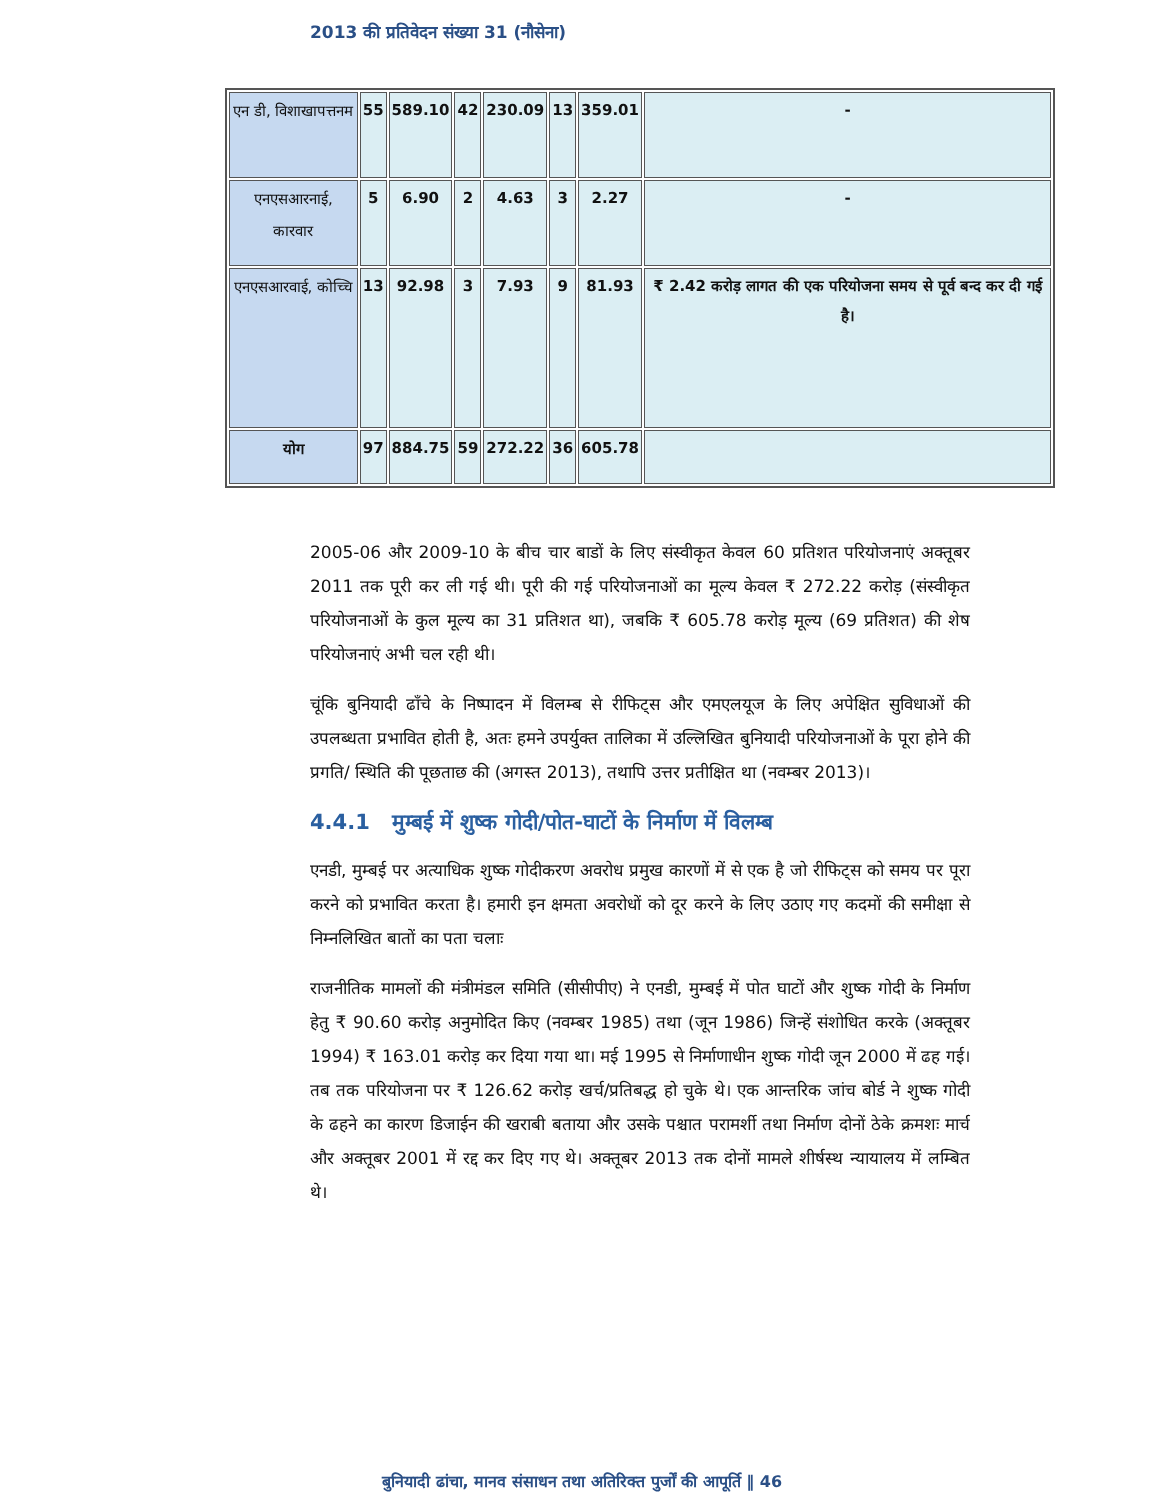2013 की प्रतिवेदन संख्या 31 (नौसेना)
| एन डी, विशाखापत्तनम | 55 | 589.10 | 42 | 230.09 | 13 | 359.01 | - |
| एनएसआरनाई, कारवार | 5 | 6.90 | 2 | 4.63 | 3 | 2.27 | - |
| एनएसआरवाई, कोच्चि | 13 | 92.98 | 3 | 7.93 | 9 | 81.93 | ₹ 2.42 करोड़ लागत की एक परियोजना समय से पूर्व बन्द कर दी गई है। |
| योग | 97 | 884.75 | 59 | 272.22 | 36 | 605.78 | |
2005-06 और 2009-10 के बीच चार बाडों के लिए संस्वीकृत केवल 60 प्रतिशत परियोजनाएं अक्तूबर 2011 तक पूरी कर ली गई थी। पूरी की गई परियोजनाओं का मूल्य केवल ₹ 272.22 करोड़ (संस्वीकृत परियोजनाओं के कुल मूल्य का 31 प्रतिशत था), जबकि ₹ 605.78 करोड़ मूल्य (69 प्रतिशत) की शेष परियोजनाएं अभी चल रही थी।
चूंकि बुनियादी ढाँचे के निष्पादन में विलम्ब से रीफिट्स और एमएलयूज के लिए अपेक्षित सुविधाओं की उपलब्धता प्रभावित होती है, अतः हमने उपर्युक्त तालिका में उल्लिखित बुनियादी परियोजनाओं के पूरा होने की प्रगति/ स्थिति की पूछताछ की (अगस्त 2013), तथापि उत्तर प्रतीक्षित था (नवम्बर 2013)।
4.4.1 मुम्बई में शुष्क गोदी/पोत-घाटों के निर्माण में विलम्ब
एनडी, मुम्बई पर अत्याधिक शुष्क गोदीकरण अवरोध प्रमुख कारणों में से एक है जो रीफिट्स को समय पर पूरा करने को प्रभावित करता है। हमारी इन क्षमता अवरोधों को दूर करने के लिए उठाए गए कदमों की समीक्षा से निम्नलिखित बातों का पता चलाः
राजनीतिक मामलों की मंत्रीमंडल समिति (सीसीपीए) ने एनडी, मुम्बई में पोत घाटों और शुष्क गोदी के निर्माण हेतु ₹ 90.60 करोड़ अनुमोदित किए (नवम्बर 1985) तथा (जून 1986) जिन्हें संशोधित करके (अक्तूबर 1994) ₹ 163.01 करोड़ कर दिया गया था। मई 1995 से निर्माणाधीन शुष्क गोदी जून 2000 में ढह गई। तब तक परियोजना पर ₹ 126.62 करोड़ खर्च/प्रतिबद्ध हो चुके थे। एक आन्तरिक जांच बोर्ड ने शुष्क गोदी के ढहने का कारण डिजाईन की खराबी बताया और उसके पश्चात परामर्शी तथा निर्माण दोनों ठेके क्रमशः मार्च और अक्तूबर 2001 में रद्द कर दिए गए थे। अक्तूबर 2013 तक दोनों मामले शीर्षस्थ न्यायालय में लम्बित थे।
बुनियादी ढांचा, मानव संसाधन तथा अतिरिक्त पुर्जों की आपूर्ति ‖ 46